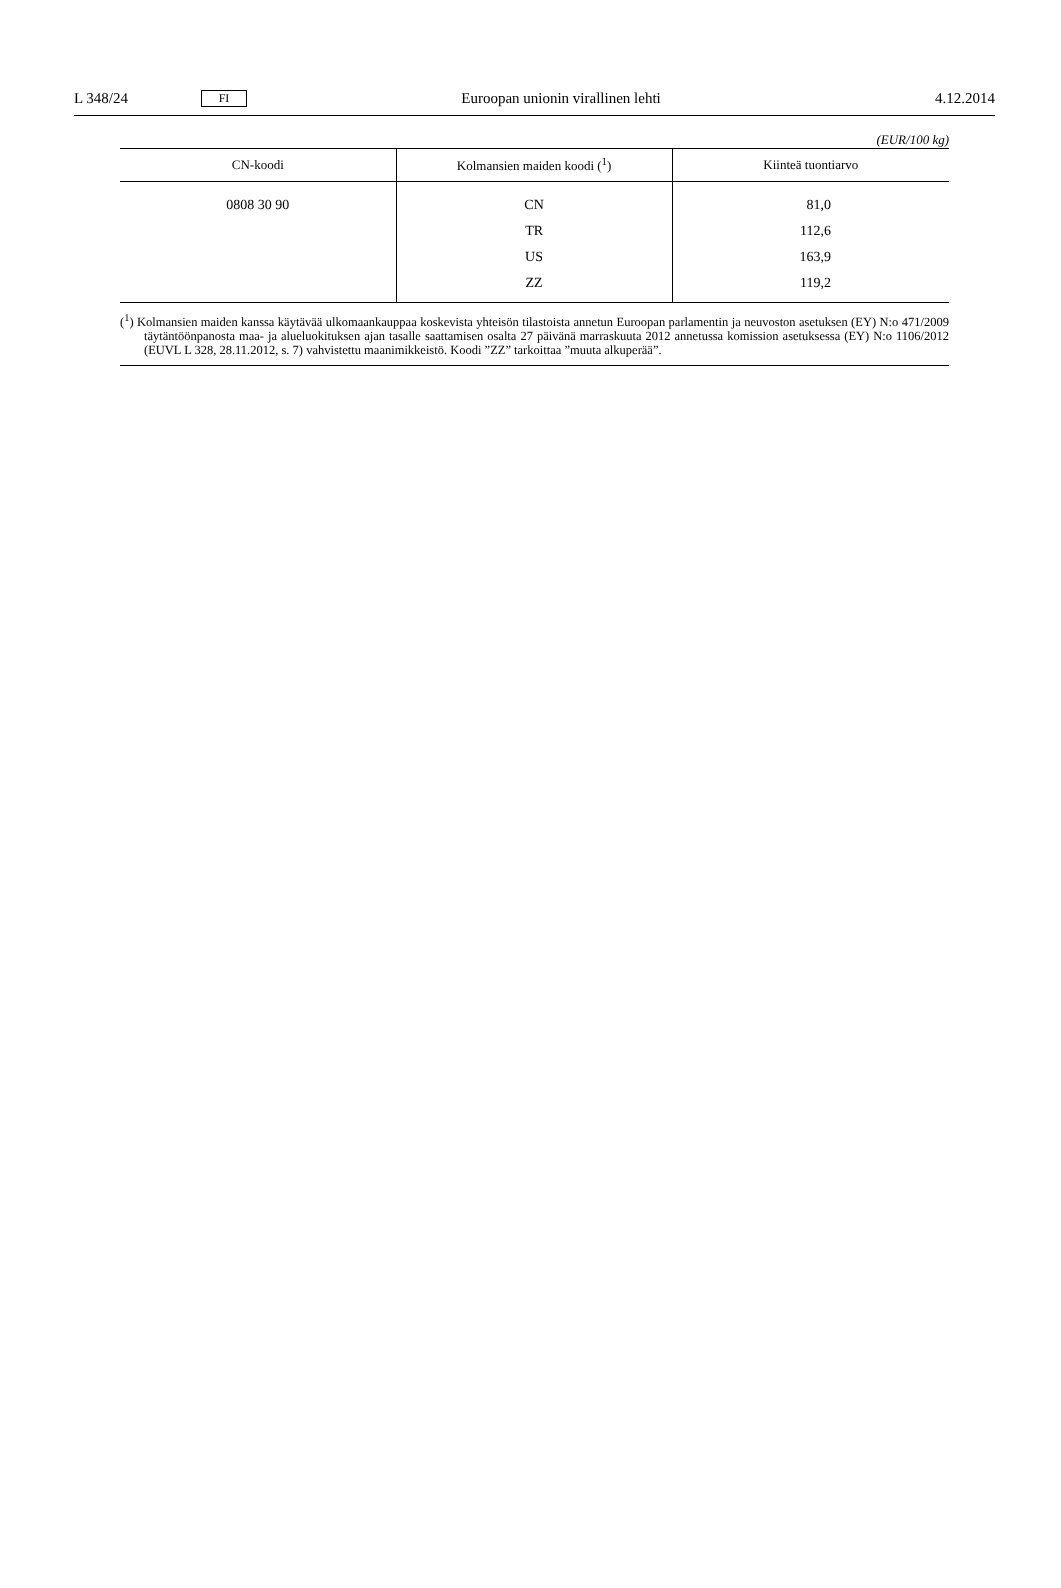L 348/24
FI
Euroopan unionin virallinen lehti
4.12.2014
(EUR/100 kg)
| CN-koodi | Kolmansien maiden koodi (<sup>1</sup>) | Kiinteä tuontiarvo |
| --- | --- | --- |
| 0808 30 90 | CN | 81,0 |
| | TR | 112,6 |
| | US | 163,9 |
| | ZZ | 119,2 |
(<sup>1</sup>) Kolmansien maiden kanssa käytävää ulkomaankauppaa koskevista yhteisön tilastoista annetun Euroopan parlamentin ja neuvoston asetuksen (EY) N:o 471/2009 täytäntöönpanosta maa- ja alueluokituksen ajan tasalle saattamisen osalta 27 päivänä marraskuuta 2012 annetussa komission asetuksessa (EY) N:o 1106/2012 (EUVL L 328, 28.11.2012, s. 7) vahvistettu maanimikkeistö. Koodi ”ZZ” tarkoittaa ”muuta alkuperää”.